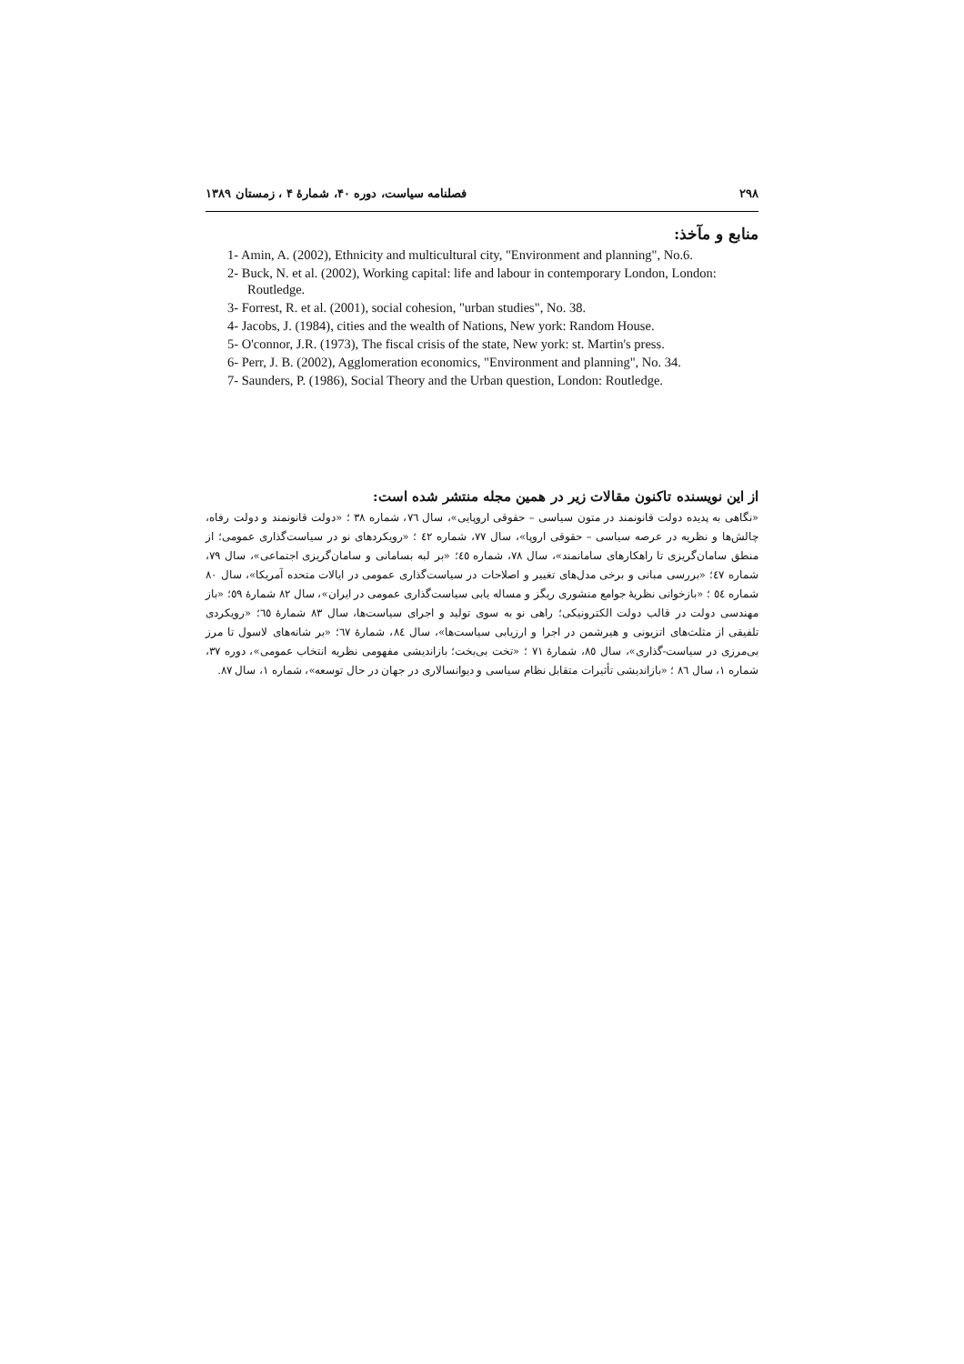۲۹۸ فصلنامه سیاست، دوره ۴۰، شمارهٔ ۴ ، زمستان ۱۳۸۹
منابع و مآخذ:
1- Amin, A. (2002), Ethnicity and multicultural city, "Environment and planning", No.6.
2- Buck, N. et al. (2002), Working capital: life and labour in contemporary London, London: Routledge.
3- Forrest, R. et al. (2001), social cohesion, "urban studies", No. 38.
4- Jacobs, J. (1984), cities and the wealth of Nations, New york: Random House.
5- O'connor, J.R. (1973), The fiscal crisis of the state, New york: st. Martin's press.
6- Perr, J. B. (2002), Agglomeration economics, "Environment and planning", No. 34.
7- Saunders, P. (1986), Social Theory and the Urban question, London: Routledge.
از این نویسنده تاکنون مقالات زیر در همین مجله منتشر شده است:
«نگاهی به پدیده دولت قانونمند در متون سیاسی – حقوقی اروپایی»، سال ٧٦، شماره ٣٨ ؛ «دولت قانونمند و دولت رفاه، چالش‌ها و نظریه در عرصه سیاسی – حقوقی اروپا»، سال ٧٧، شماره ٤٢ ؛ «رویکردهای نو در سیاست‌گذاری عمومی؛ از منطق سامان‌گریزی تا راهکارهای سامانمند»، سال ٧٨، شماره ٤٥؛ «بر لبه بسامانی و سامان‌گریزی اجتماعی»، سال ٧٩، شماره ٤٧؛ «بررسی مبانی و برخی مدل‌های تغییر و اصلاحات در سیاست‌گذاری عمومی در ایالات متحده آمریکا»، سال ٨٠ شماره ٥٤ ؛ «بازخوانی نظریهٔ جوامع منشوری ریگز و مساله یابی سیاست‌گذاری عمومی در ایران»، سال ٨٢ شمارهٔ ٥٩؛ «باز مهندسی دولت در قالب دولت الکترونیکی؛ راهی نو به سوی تولید و اجرای سیاست‌ها، سال ٨٣ شمارهٔ ٦٥؛ «رویکردی تلفیقی از مثلث‌های اتزیونی و هیرشمن در اجرا و ارزیابی سیاست‌ها»، سال ٨٤، شمارهٔ ٦٧؛ «بر شانه‌های لاسول تا مرز بی‌مرزی در سیاست-گذاری»، سال ٨٥، شمارهٔ ٧١ ؛ «تخت بی‌بخت؛ بازاندیشی مفهومی نظریه انتخاب عمومی»، دوره ٣٧، شماره ١، سال ٨٦ ؛ «بازاندیشی تأثیرات متقابل نظام سیاسی و دیوانسالاری در جهان در حال توسعه»، شماره ١، سال ٨٧.